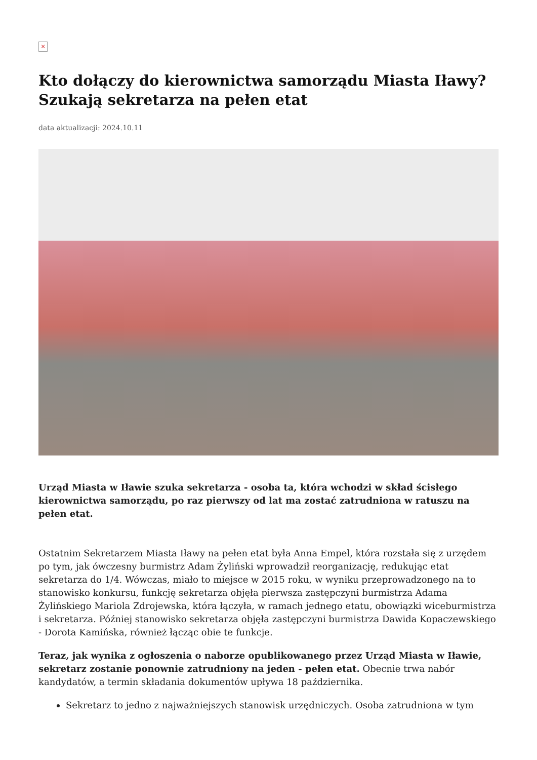×
Kto dołączy do kierownictwa samorządu Miasta Iławy? Szukają sekretarza na pełen etat
data aktualizacji: 2024.10.11
Urząd Miasta w Iławie szuka sekretarza - osoba ta, która wchodzi w skład ścisłego kierownictwa samorządu, po raz pierwszy od lat ma zostać zatrudniona w ratuszu na pełen etat.
Ostatnim Sekretarzem Miasta Iławy na pełen etat była Anna Empel, która rozstała się z urzędem po tym, jak ówczesny burmistrz Adam Żyliński wprowadził reorganizację, redukując etat sekretarza do 1/4. Wówczas, miało to miejsce w 2015 roku, w wyniku przeprowadzonego na to stanowisko konkursu, funkcję sekretarza objęła pierwsza zastępczyni burmistrza Adama Żylińskiego Mariola Zdrojewska, która łączyła, w ramach jednego etatu, obowiązki wiceburmistrza i sekretarza. Później stanowisko sekretarza objęła zastępczyni burmistrza Dawida Kopaczewskiego - Dorota Kamińska, również łącząc obie te funkcje.
Teraz, jak wynika z ogłoszenia o naborze opublikowanego przez Urząd Miasta w Iławie, sekretarz zostanie ponownie zatrudniony na jeden - pełen etat. Obecnie trwa nabór kandydatów, a termin składania dokumentów upływa 18 października.
Sekretarz to jedno z najważniejszych stanowisk urzędniczych. Osoba zatrudniona w tym